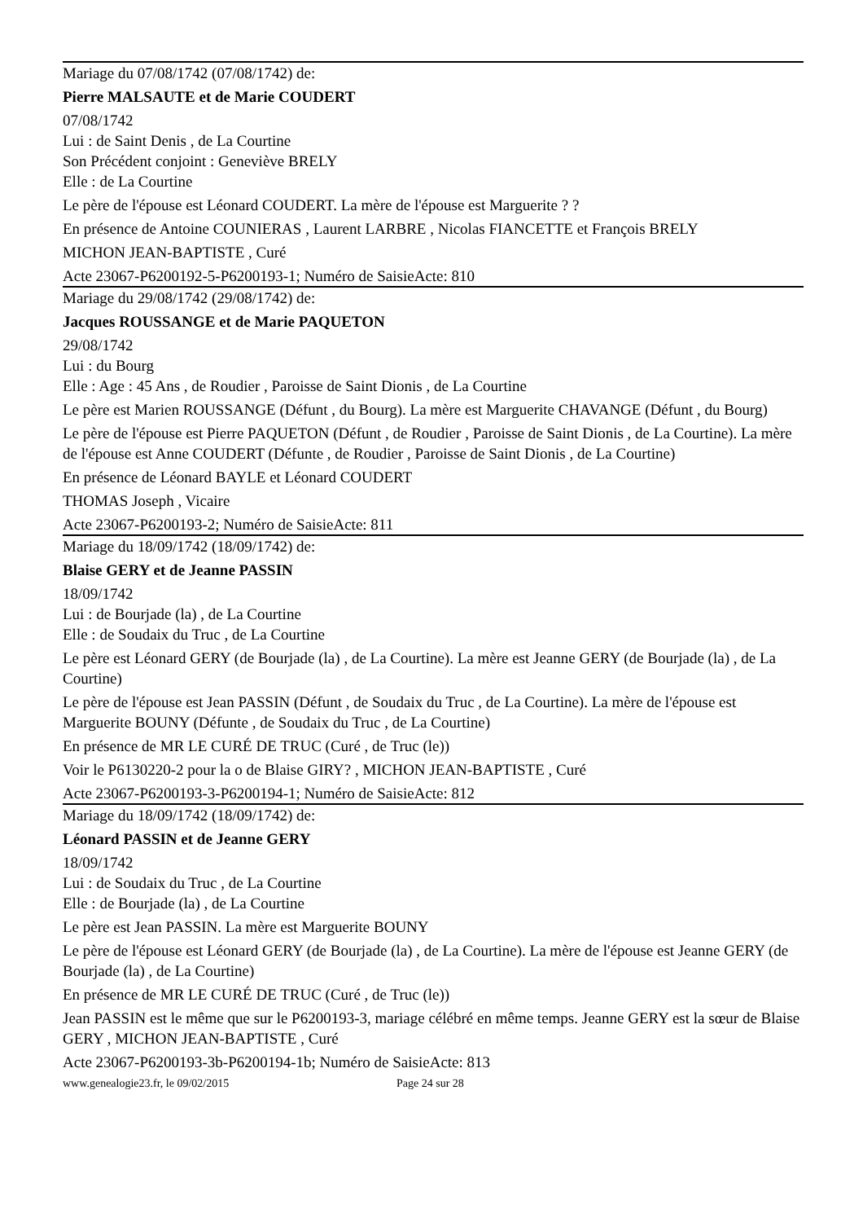Mariage du 07/08/1742 (07/08/1742) de:
Pierre MALSAUTE et de Marie COUDERT
07/08/1742
Lui : de Saint Denis , de La Courtine
Son Précédent conjoint : Geneviève BRELY
Elle : de La Courtine
Le père de l'épouse est Léonard COUDERT. La mère de l'épouse est Marguerite ? ?
En présence de Antoine COUNIERAS , Laurent LARBRE , Nicolas FIANCETTE et François BRELY
MICHON JEAN-BAPTISTE , Curé
Acte 23067-P6200192-5-P6200193-1; Numéro de SaisieActe: 810
Mariage du 29/08/1742 (29/08/1742) de:
Jacques ROUSSANGE et de Marie PAQUETON
29/08/1742
Lui : du Bourg
Elle : Age : 45 Ans , de Roudier , Paroisse de Saint Dionis , de La Courtine
Le père est Marien ROUSSANGE (Défunt , du Bourg). La mère est Marguerite CHAVANGE (Défunt , du Bourg)
Le père de l'épouse est Pierre PAQUETON (Défunt , de Roudier , Paroisse de Saint Dionis , de La Courtine). La mère de l'épouse est Anne COUDERT (Défunte , de Roudier , Paroisse de Saint Dionis , de La Courtine)
En présence de Léonard BAYLE et Léonard COUDERT
THOMAS Joseph , Vicaire
Acte 23067-P6200193-2; Numéro de SaisieActe: 811
Mariage du 18/09/1742 (18/09/1742) de:
Blaise GERY et de Jeanne PASSIN
18/09/1742
Lui : de Bourjade (la) , de La Courtine
Elle : de Soudaix du Truc , de La Courtine
Le père est Léonard GERY (de Bourjade (la) , de La Courtine). La mère est Jeanne GERY (de Bourjade (la) , de La Courtine)
Le père de l'épouse est Jean PASSIN (Défunt , de Soudaix du Truc , de La Courtine). La mère de l'épouse est Marguerite BOUNY (Défunte , de Soudaix du Truc , de La Courtine)
En présence de MR LE CURÉ DE TRUC (Curé , de Truc (le))
Voir le P6130220-2 pour la o de Blaise GIRY? , MICHON JEAN-BAPTISTE , Curé
Acte 23067-P6200193-3-P6200194-1; Numéro de SaisieActe: 812
Mariage du 18/09/1742 (18/09/1742) de:
Léonard PASSIN et de Jeanne GERY
18/09/1742
Lui : de Soudaix du Truc , de La Courtine
Elle : de Bourjade (la) , de La Courtine
Le père est Jean PASSIN. La mère est Marguerite BOUNY
Le père de l'épouse est Léonard GERY (de Bourjade (la) , de La Courtine). La mère de l'épouse est Jeanne GERY (de Bourjade (la) , de La Courtine)
En présence de MR LE CURÉ DE TRUC (Curé , de Truc (le))
Jean PASSIN est le même que sur le P6200193-3, mariage célébré en même temps. Jeanne GERY est la sœur de Blaise GERY , MICHON JEAN-BAPTISTE , Curé
Acte 23067-P6200193-3b-P6200194-1b; Numéro de SaisieActe: 813
www.genealogie23.fr, le 09/02/2015 Page 24 sur 28